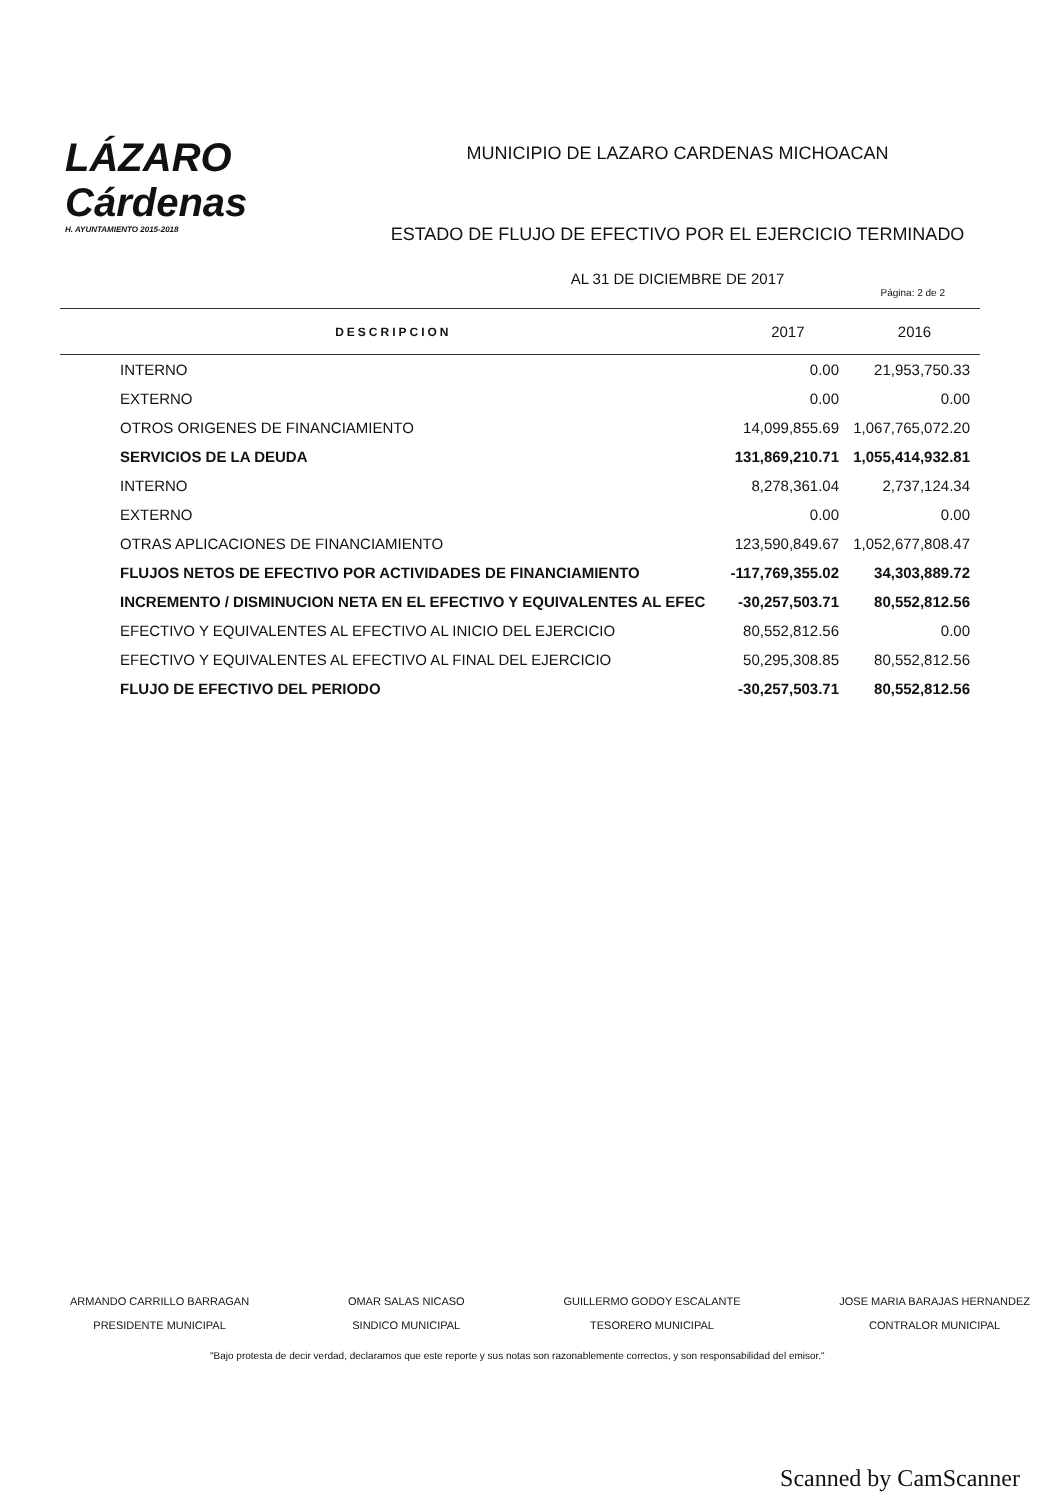LÁZARO
Cárdenas
H. AYUNTAMIENTO 2015-2018
MUNICIPIO DE LAZARO CARDENAS MICHOACAN
ESTADO DE FLUJO DE EFECTIVO POR EL EJERCICIO TERMINADO
AL 31 DE DICIEMBRE DE 2017
Página: 2 de 2
| DESCRIPCION | 2017 | 2016 |
| --- | --- | --- |
| INTERNO | 0.00 | 21,953,750.33 |
| EXTERNO | 0.00 | 0.00 |
| OTROS ORIGENES DE FINANCIAMIENTO | 14,099,855.69 | 1,067,765,072.20 |
| SERVICIOS DE LA DEUDA | 131,869,210.71 | 1,055,414,932.81 |
| INTERNO | 8,278,361.04 | 2,737,124.34 |
| EXTERNO | 0.00 | 0.00 |
| OTRAS APLICACIONES DE FINANCIAMIENTO | 123,590,849.67 | 1,052,677,808.47 |
| FLUJOS NETOS DE EFECTIVO POR ACTIVIDADES DE FINANCIAMIENTO | -117,769,355.02 | 34,303,889.72 |
| INCREMENTO / DISMINUCION NETA EN EL EFECTIVO Y EQUIVALENTES AL EFEC | -30,257,503.71 | 80,552,812.56 |
| EFECTIVO Y EQUIVALENTES AL EFECTIVO AL INICIO DEL EJERCICIO | 80,552,812.56 | 0.00 |
| EFECTIVO Y EQUIVALENTES AL EFECTIVO AL FINAL DEL EJERCICIO | 50,295,308.85 | 80,552,812.56 |
| FLUJO DE EFECTIVO DEL PERIODO | -30,257,503.71 | 80,552,812.56 |
ARMANDO CARRILLO BARRAGAN
PRESIDENTE MUNICIPAL
OMAR SALAS NICASO
SINDICO MUNICIPAL
GUILLERMO GODOY ESCALANTE
TESORERO MUNICIPAL
JOSE MARIA BARAJAS HERNANDEZ
CONTRALOR MUNICIPAL
"Bajo protesta de decir verdad, declaramos que este reporte y sus notas son razonablemente correctos, y son responsabilidad del emisor."
Scanned by CamScanner